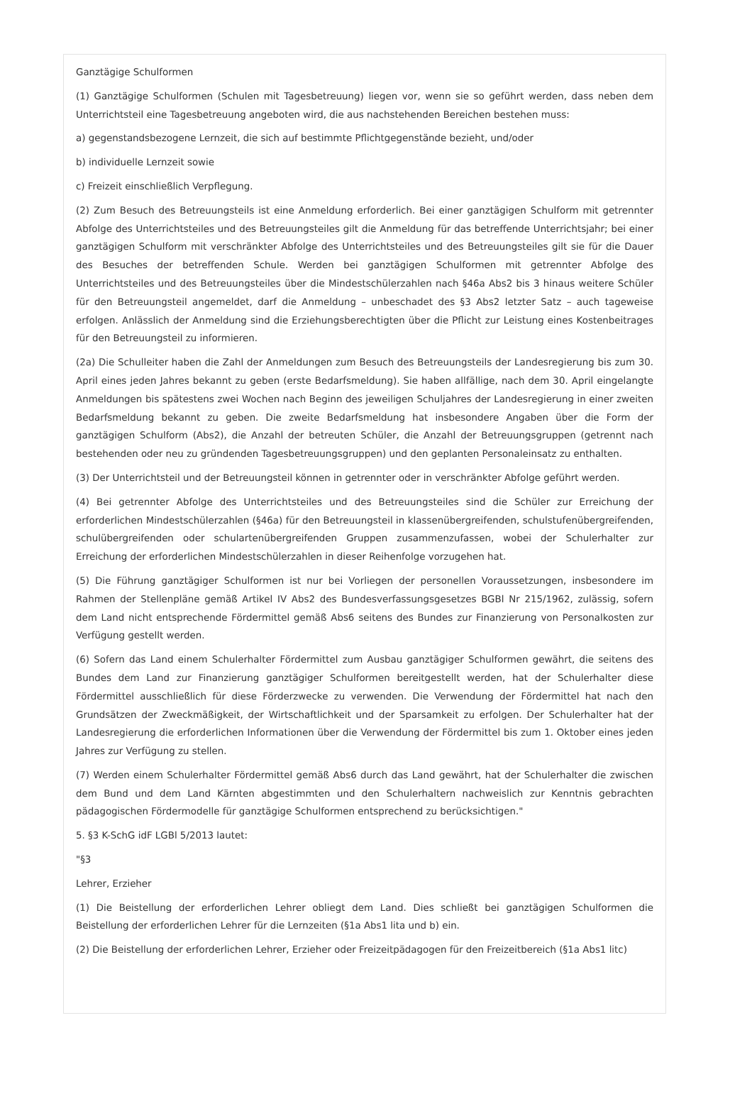Ganztägige Schulformen
(1) Ganztägige Schulformen (Schulen mit Tagesbetreuung) liegen vor, wenn sie so geführt werden, dass neben dem Unterrichtsteil eine Tagesbetreuung angeboten wird, die aus nachstehenden Bereichen bestehen muss:
a) gegenstandsbezogene Lernzeit, die sich auf bestimmte Pflichtgegenstände bezieht, und/oder
b) individuelle Lernzeit sowie
c) Freizeit einschließlich Verpflegung.
(2) Zum Besuch des Betreuungsteils ist eine Anmeldung erforderlich. Bei einer ganztägigen Schulform mit getrennter Abfolge des Unterrichtsteiles und des Betreuungsteiles gilt die Anmeldung für das betreffende Unterrichtsjahr; bei einer ganztägigen Schulform mit verschränkter Abfolge des Unterrichtsteiles und des Betreuungsteiles gilt sie für die Dauer des Besuches der betreffenden Schule. Werden bei ganztägigen Schulformen mit getrennter Abfolge des Unterrichtsteiles und des Betreuungsteiles über die Mindestschülerzahlen nach §46a Abs2 bis 3 hinaus weitere Schüler für den Betreuungsteil angemeldet, darf die Anmeldung – unbeschadet des §3 Abs2 letzter Satz – auch tageweise erfolgen. Anlässlich der Anmeldung sind die Erziehungsberechtigten über die Pflicht zur Leistung eines Kostenbeitrages für den Betreuungsteil zu informieren.
(2a) Die Schulleiter haben die Zahl der Anmeldungen zum Besuch des Betreuungsteils der Landesregierung bis zum 30. April eines jeden Jahres bekannt zu geben (erste Bedarfsmeldung). Sie haben allfällige, nach dem 30. April eingelangte Anmeldungen bis spätestens zwei Wochen nach Beginn des jeweiligen Schuljahres der Landesregierung in einer zweiten Bedarfsmeldung bekannt zu geben. Die zweite Bedarfsmeldung hat insbesondere Angaben über die Form der ganztägigen Schulform (Abs2), die Anzahl der betreuten Schüler, die Anzahl der Betreuungsgruppen (getrennt nach bestehenden oder neu zu gründenden Tagesbetreuungsgruppen) und den geplanten Personaleinsatz zu enthalten.
(3) Der Unterrichtsteil und der Betreuungsteil können in getrennter oder in verschränkter Abfolge geführt werden.
(4) Bei getrennter Abfolge des Unterrichtsteiles und des Betreuungsteiles sind die Schüler zur Erreichung der erforderlichen Mindestschülerzahlen (§46a) für den Betreuungsteil in klassenübergreifenden, schulstufenübergreifenden, schulübergreifenden oder schulartenübergreifenden Gruppen zusammenzufassen, wobei der Schulerhalter zur Erreichung der erforderlichen Mindestschülerzahlen in dieser Reihenfolge vorzugehen hat.
(5) Die Führung ganztägiger Schulformen ist nur bei Vorliegen der personellen Voraussetzungen, insbesondere im Rahmen der Stellenpläne gemäß Artikel IV Abs2 des Bundesverfassungsgesetzes BGBl Nr 215/1962, zulässig, sofern dem Land nicht entsprechende Fördermittel gemäß Abs6 seitens des Bundes zur Finanzierung von Personalkosten zur Verfügung gestellt werden.
(6) Sofern das Land einem Schulerhalter Fördermittel zum Ausbau ganztägiger Schulformen gewährt, die seitens des Bundes dem Land zur Finanzierung ganztägiger Schulformen bereitgestellt werden, hat der Schulerhalter diese Fördermittel ausschließlich für diese Förderzwecke zu verwenden. Die Verwendung der Fördermittel hat nach den Grundsätzen der Zweckmäßigkeit, der Wirtschaftlichkeit und der Sparsamkeit zu erfolgen. Der Schulerhalter hat der Landesregierung die erforderlichen Informationen über die Verwendung der Fördermittel bis zum 1. Oktober eines jeden Jahres zur Verfügung zu stellen.
(7) Werden einem Schulerhalter Fördermittel gemäß Abs6 durch das Land gewährt, hat der Schulerhalter die zwischen dem Bund und dem Land Kärnten abgestimmten und den Schulerhaltern nachweislich zur Kenntnis gebrachten pädagogischen Fördermodelle für ganztägige Schulformen entsprechend zu berücksichtigen."
5. §3 K-SchG idF LGBl 5/2013 lautet:
"§3
Lehrer, Erzieher
(1) Die Beistellung der erforderlichen Lehrer obliegt dem Land. Dies schließt bei ganztägigen Schulformen die Beistellung der erforderlichen Lehrer für die Lernzeiten (§1a Abs1 lita und b) ein.
(2) Die Beistellung der erforderlichen Lehrer, Erzieher oder Freizeitpädagogen für den Freizeitbereich (§1a Abs1 litc)